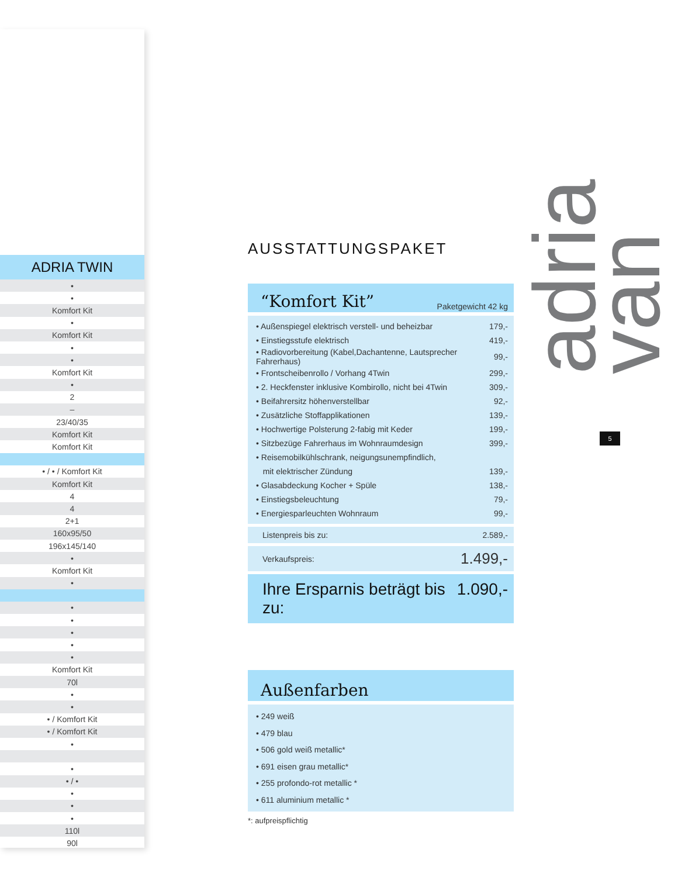| ADRIA TWIN |
| --- |
| • |
| • |
| Komfort Kit |
| • |
| Komfort Kit |
| • |
| • |
| Komfort Kit |
| • |
| 2 |
| – |
| 23/40/35 |
| Komfort Kit |
| Komfort Kit |
| • / • / Komfort Kit |
| Komfort Kit |
| 4 |
| 4 |
| 2+1 |
| 160x95/50 |
| 196x145/140 |
| • |
| Komfort Kit |
| • |
| • |
| • |
| • |
| • |
| • |
| Komfort Kit |
| 70l |
| • |
| • |
| • / Komfort Kit |
| • / Komfort Kit |
| • |
| • |
| • / • |
| • |
| • |
| • |
| 110l |
| 90l |
AUSSTATTUNGSPAKET
“Komfort Kit” Paketgewicht 42 kg
| • Außenspiegel elektrisch verstell- und beheizbar | 179,- |
| • Einstiegsstufe elektrisch | 419,- |
| • Radiovorbereitung (Kabel,Dachantenne, Lautsprecher Fahrerhaus) | 99,- |
| • Frontscheibenrollo / Vorhang 4Twin | 299,- |
| • 2. Heckfenster inklusive Kombirollo, nicht bei 4Twin | 309,- |
| • Beifahrersitz höhenverstellbar | 92,- |
| • Zusätzliche Stoffapplikationen | 139,- |
| • Hochwertige Polsterung 2-fabig mit Keder | 199,- |
| • Sitzbezüge Fahrerhaus im Wohnraumdesign | 399,- |
| • Reisemobilkühlschrank, neigungsunempfindlich, | |
| mit elektrischer Zündung | 139,- |
| • Glasabdeckung Kocher + Spüle | 138,- |
| • Einstiegsbeleuchtung | 79,- |
| • Energiesparleuchten Wohnraum | 99,- |
Listenpreis bis zu: 2.589,-
Verkaufspreis: 1.499,-
Ihre Ersparnis beträgt bis zu: 1.090,-
Außenfarben
• 249 weiß
• 479 blau
• 506 gold weiß metallic*
• 691 eisen grau metallic*
• 255 profondo-rot metallic *
• 611 aluminium metallic *
*: aufpreispflichtig
adria van
5